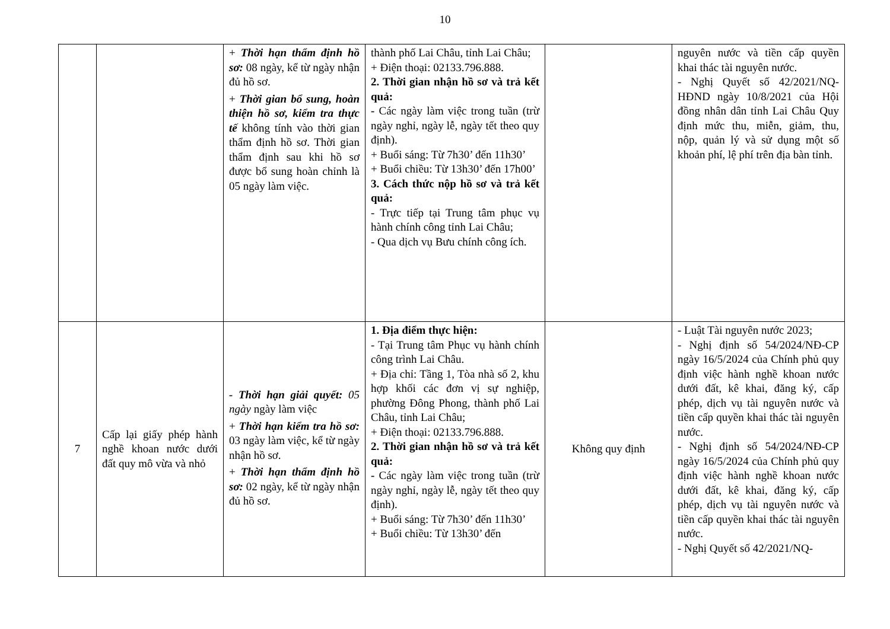10
| | | + Thời hạn thẩm định hồ sơ: 08 ngày, kể từ ngày nhận đủ hồ sơ. + Thời gian bổ sung, hoàn thiện hồ sơ, kiểm tra thực tế không tính vào thời gian thẩm định hồ sơ. Thời gian thẩm định sau khi hồ sơ được bổ sung hoàn chỉnh là 05 ngày làm việc. | thành phố Lai Châu, tỉnh Lai Châu; + Điện thoại: 02133.796.888. 2. Thời gian nhận hồ sơ và trả kết quả: - Các ngày làm việc trong tuần (trừ ngày nghỉ, ngày lễ, ngày tết theo quy định). + Buổi sáng: Từ 7h30’ đến 11h30’ + Buổi chiều: Từ 13h30’ đến 17h00’ 3. Cách thức nộp hồ sơ và trả kết quả: - Trực tiếp tại Trung tâm phục vụ hành chính công tỉnh Lai Châu; - Qua dịch vụ Bưu chính công ích. | | nguyên nước và tiền cấp quyền khai thác tài nguyên nước. - Nghị Quyết số 42/2021/NQ-HĐND ngày 10/8/2021 của Hội đồng nhân dân tỉnh Lai Châu Quy định mức thu, miễn, giảm, thu, nộp, quản lý và sử dụng một số khoản phí, lệ phí trên địa bàn tỉnh. |
| 7 | Cấp lại giấy phép hành nghề khoan nước dưới đất quy mô vừa và nhỏ | - Thời hạn giải quyết: 05 ngày ngày làm việc + Thời hạn kiểm tra hồ sơ: 03 ngày làm việc, kể từ ngày nhận hồ sơ. + Thời hạn thẩm định hồ sơ: 02 ngày, kể từ ngày nhận đủ hồ sơ. | 1. Địa điểm thực hiện: - Tại Trung tâm Phục vụ hành chính công trình Lai Châu. + Địa chỉ: Tầng 1, Tòa nhà số 2, khu hợp khối các đơn vị sự nghiệp, phường Đông Phong, thành phố Lai Châu, tỉnh Lai Châu; + Điện thoại: 02133.796.888. 2. Thời gian nhận hồ sơ và trả kết quả: - Các ngày làm việc trong tuần (trừ ngày nghỉ, ngày lễ, ngày tết theo quy định). + Buổi sáng: Từ 7h30’ đến 11h30’ + Buổi chiều: Từ 13h30’ đến | Không quy định | - Luật Tài nguyên nước 2023; - Nghị định số 54/2024/NĐ-CP ngày 16/5/2024 của Chính phủ quy định việc hành nghề khoan nước dưới đất, kê khai, đăng ký, cấp phép, dịch vụ tài nguyên nước và tiền cấp quyền khai thác tài nguyên nước. - Nghị định số 54/2024/NĐ-CP ngày 16/5/2024 của Chính phủ quy định việc hành nghề khoan nước dưới đất, kê khai, đăng ký, cấp phép, dịch vụ tài nguyên nước và tiền cấp quyền khai thác tài nguyên nước. - Nghị Quyết số 42/2021/NQ- |